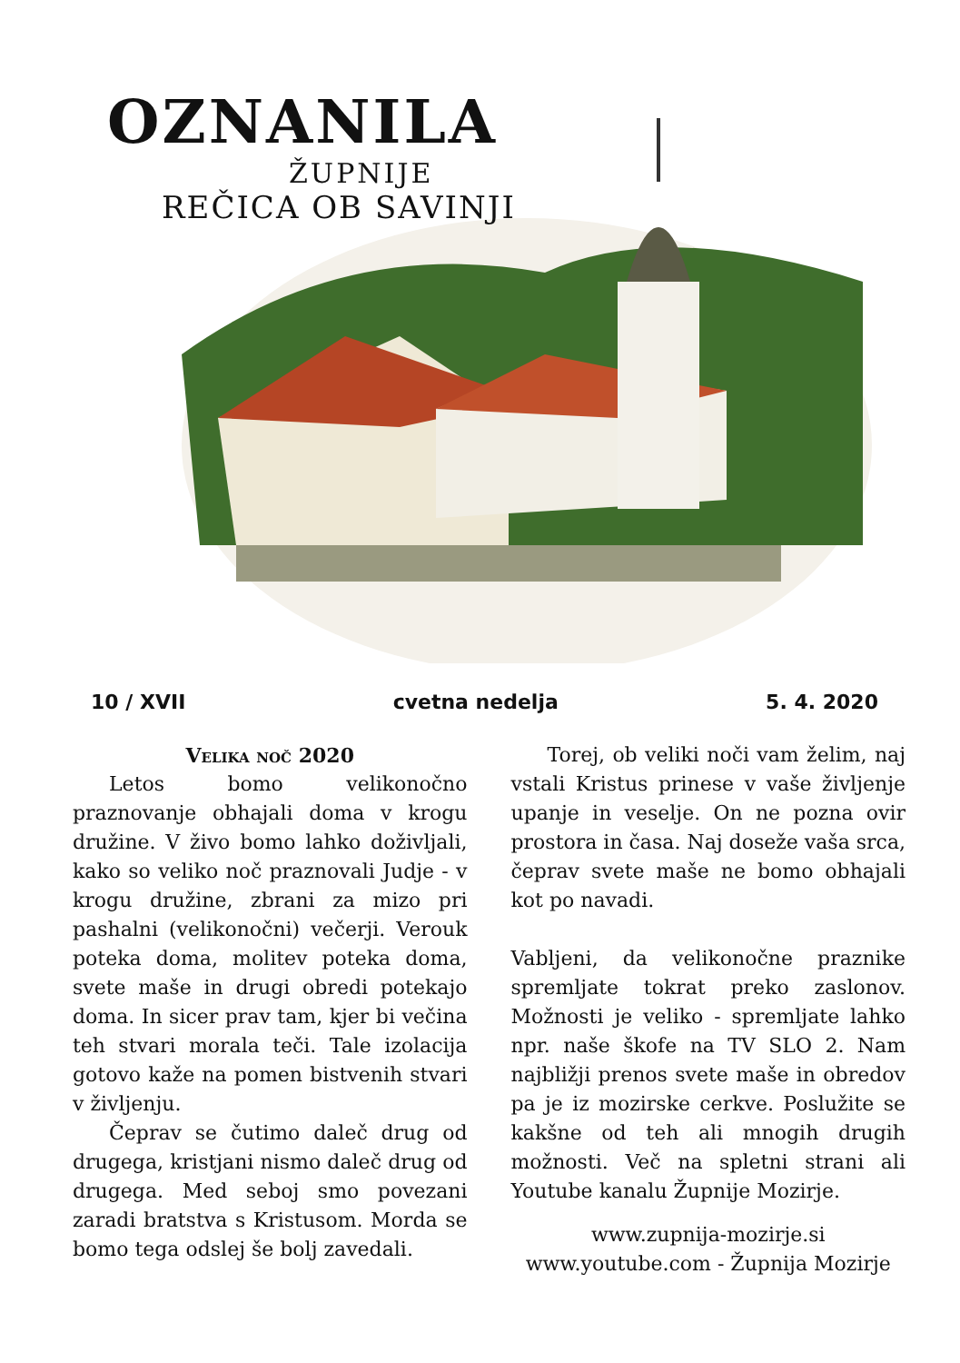OZNANILA
ŽUPNIJE
REČICA OB SAVINJI
10 / XVII cvetna nedelja 5. 4. 2020
Velika noč 2020
Letos bomo velikonočno praznovanje obhajali doma v krogu družine. V živo bomo lahko doživljali, kako so veliko noč praznovali Judje - v krogu družine, zbrani za mizo pri pashalni (velikonočni) večerji. Verouk poteka doma, molitev poteka doma, svete maše in drugi obredi potekajo doma. In sicer prav tam, kjer bi večina teh stvari morala teči. Tale izolacija gotovo kaže na pomen bistvenih stvari v življenju.
Čeprav se čutimo daleč drug od drugega, kristjani nismo daleč drug od drugega. Med seboj smo povezani zaradi bratstva s Kristusom. Morda se bomo tega odslej še bolj zavedali.
Torej, ob veliki noči vam želim, naj vstali Kristus prinese v vaše življenje upanje in veselje. On ne pozna ovir prostora in časa. Naj doseže vaša srca, čeprav svete maše ne bomo obhajali kot po navadi.
Vabljeni, da velikonočne praznike spremljate tokrat preko zaslonov. Možnosti je veliko - spremljate lahko npr. naše škofe na TV SLO 2. Nam najbližji prenos svete maše in obredov pa je iz mozirske cerkve. Poslužite se kakšne od teh ali mnogih drugih možnosti. Več na spletni strani ali Youtube kanalu Župnije Mozirje.
www.zupnija-mozirje.si
www.youtube.com - Župnija Mozirje